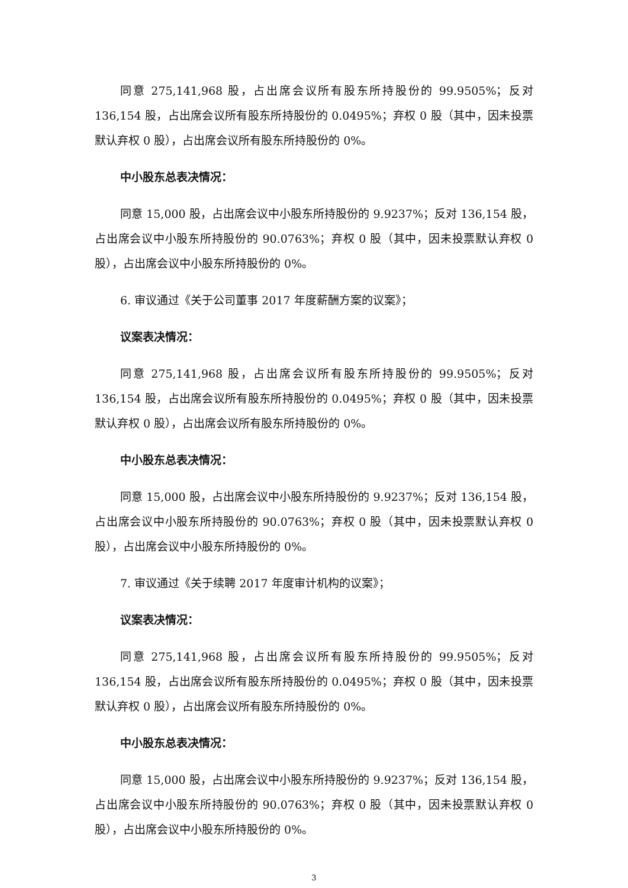同意 275,141,968 股，占出席会议所有股东所持股份的 99.9505%；反对 136,154 股，占出席会议所有股东所持股份的 0.0495%；弃权 0 股（其中，因未投票默认弃权 0 股），占出席会议所有股东所持股份的 0%。
中小股东总表决情况：
同意 15,000 股，占出席会议中小股东所持股份的 9.9237%；反对 136,154 股，占出席会议中小股东所持股份的 90.0763%；弃权 0 股（其中，因未投票默认弃权 0 股），占出席会议中小股东所持股份的 0%。
6. 审议通过《关于公司董事 2017 年度薪酬方案的议案》；
议案表决情况：
同意 275,141,968 股，占出席会议所有股东所持股份的 99.9505%；反对 136,154 股，占出席会议所有股东所持股份的 0.0495%；弃权 0 股（其中，因未投票默认弃权 0 股），占出席会议所有股东所持股份的 0%。
中小股东总表决情况：
同意 15,000 股，占出席会议中小股东所持股份的 9.9237%；反对 136,154 股，占出席会议中小股东所持股份的 90.0763%；弃权 0 股（其中，因未投票默认弃权 0 股），占出席会议中小股东所持股份的 0%。
7. 审议通过《关于续聘 2017 年度审计机构的议案》；
议案表决情况：
同意 275,141,968 股，占出席会议所有股东所持股份的 99.9505%；反对 136,154 股，占出席会议所有股东所持股份的 0.0495%；弃权 0 股（其中，因未投票默认弃权 0 股），占出席会议所有股东所持股份的 0%。
中小股东总表决情况：
同意 15,000 股，占出席会议中小股东所持股份的 9.9237%；反对 136,154 股，占出席会议中小股东所持股份的 90.0763%；弃权 0 股（其中，因未投票默认弃权 0 股），占出席会议中小股东所持股份的 0%。
3